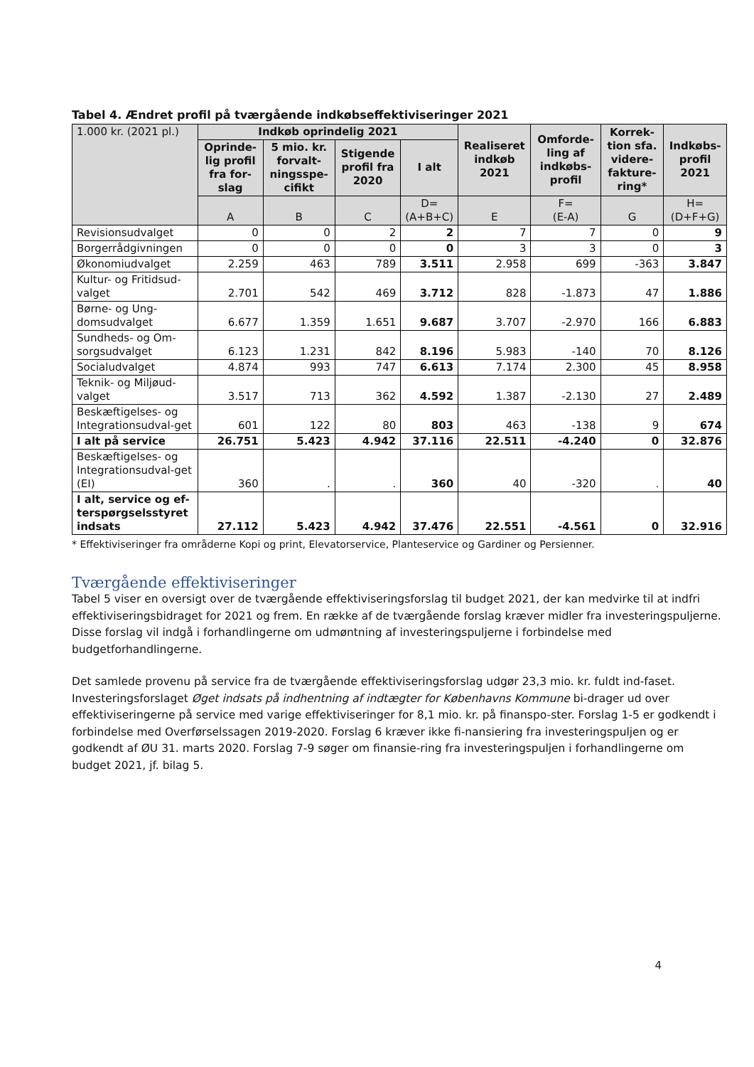Tabel 4. Ændret profil på tværgående indkøbseffektiviseringer 2021
| 1.000 kr. (2021 pl.) | Indkøb oprindelig 2021 | | | | Realiseret indkøb 2021 | Omforde-ling af indkøbs-profil | Korrek-tion sfa. videre-fakture-ring* | Indkøbs-profil 2021 |
| --- | --- | --- | --- | --- | --- | --- | --- | --- |
| | Oprinde-lig profil fra for-slag | 5 mio. kr. forvalt-ningsspe-cifikt | Stigende profil fra 2020 | I alt | | | | |
| | A | B | C | D= (A+B+C) | E | F= (E-A) | G | H= (D+F+G) |
| Revisionsudvalget | 0 | 0 | 2 | 2 | 7 | 7 | 0 | 9 |
| Borgerrådgivningen | 0 | 0 | 0 | 0 | 3 | 3 | 0 | 3 |
| Økonomiudvalget | 2.259 | 463 | 789 | 3.511 | 2.958 | 699 | -363 | 3.847 |
| Kultur- og Fritidsud-valget | 2.701 | 542 | 469 | 3.712 | 828 | -1.873 | 47 | 1.886 |
| Børne- og Ung-domsudvalget | 6.677 | 1.359 | 1.651 | 9.687 | 3.707 | -2.970 | 166 | 6.883 |
| Sundheds- og Om-sorgsudvalget | 6.123 | 1.231 | 842 | 8.196 | 5.983 | -140 | 70 | 8.126 |
| Socialudvalget | 4.874 | 993 | 747 | 6.613 | 7.174 | 2.300 | 45 | 8.958 |
| Teknik- og Miljøud-valget | 3.517 | 713 | 362 | 4.592 | 1.387 | -2.130 | 27 | 2.489 |
| Beskæftigelses- og Integrationsudval-get | 601 | 122 | 80 | 803 | 463 | -138 | 9 | 674 |
| I alt på service | 26.751 | 5.423 | 4.942 | 37.116 | 22.511 | -4.240 | 0 | 32.876 |
| Beskæftigelses- og Integrationsudval-get (EI) | 360 | . | . | 360 | 40 | -320 | . | 40 |
| I alt, service og ef-terspørgselsstyret indsats | 27.112 | 5.423 | 4.942 | 37.476 | 22.551 | -4.561 | 0 | 32.916 |
* Effektiviseringer fra områderne Kopi og print, Elevatorservice, Planteservice og Gardiner og Persienner.
Tværgående effektiviseringer
Tabel 5 viser en oversigt over de tværgående effektiviseringsforslag til budget 2021, der kan medvirke til at indfri effektiviseringsbidraget for 2021 og frem. En række af de tværgående forslag kræver midler fra investeringspuljerne. Disse forslag vil indgå i forhandlingerne om udmøntning af investeringspuljerne i forbindelse med budgetforhandlingerne.
Det samlede provenu på service fra de tværgående effektiviseringsforslag udgør 23,3 mio. kr. fuldt ind-faset. Investeringsforslaget Øget indsats på indhentning af indtægter for Københavns Kommune bi-drager ud over effektiviseringerne på service med varige effektiviseringer for 8,1 mio. kr. på finanspo-ster. Forslag 1-5 er godkendt i forbindelse med Overførselssagen 2019-2020. Forslag 6 kræver ikke fi-nansiering fra investeringspuljen og er godkendt af ØU 31. marts 2020. Forslag 7-9 søger om finansie-ring fra investeringspuljen i forhandlingerne om budget 2021, jf. bilag 5.
4